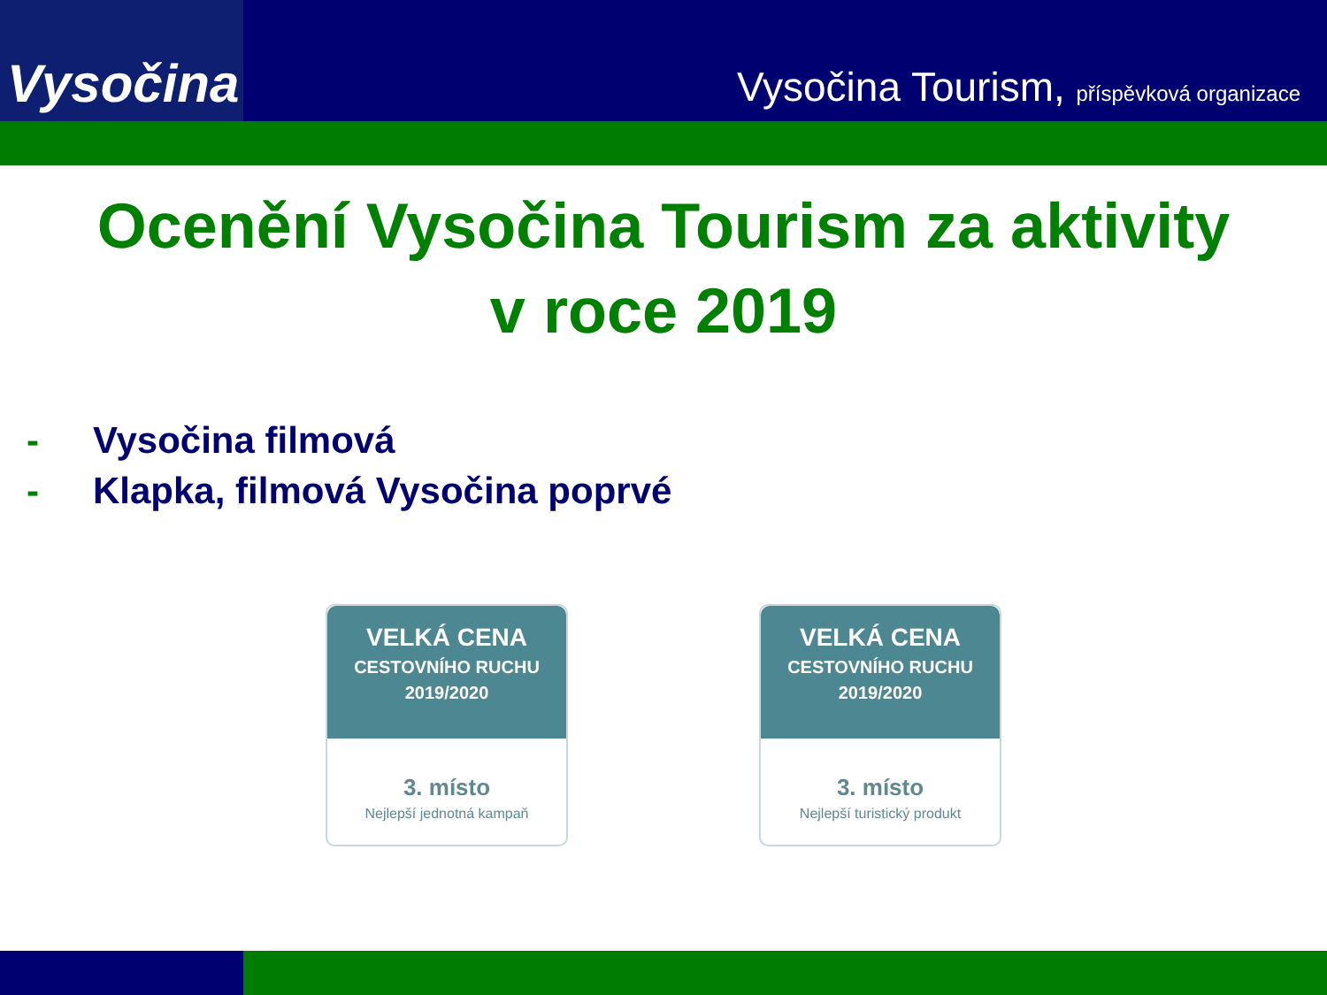Vysočina
Vysočina Tourism, příspěvková organizace
Ocenění Vysočina Tourism za aktivity
v roce 2019
- Vysočina filmová
- Klapka, filmová Vysočina poprvé
VELKÁ CENA
CESTOVNÍHO RUCHU
2019/2020
3. místo
Nejlepší jednotná kampaň
VELKÁ CENA
CESTOVNÍHO RUCHU
2019/2020
3. místo
Nejlepší turistický produkt